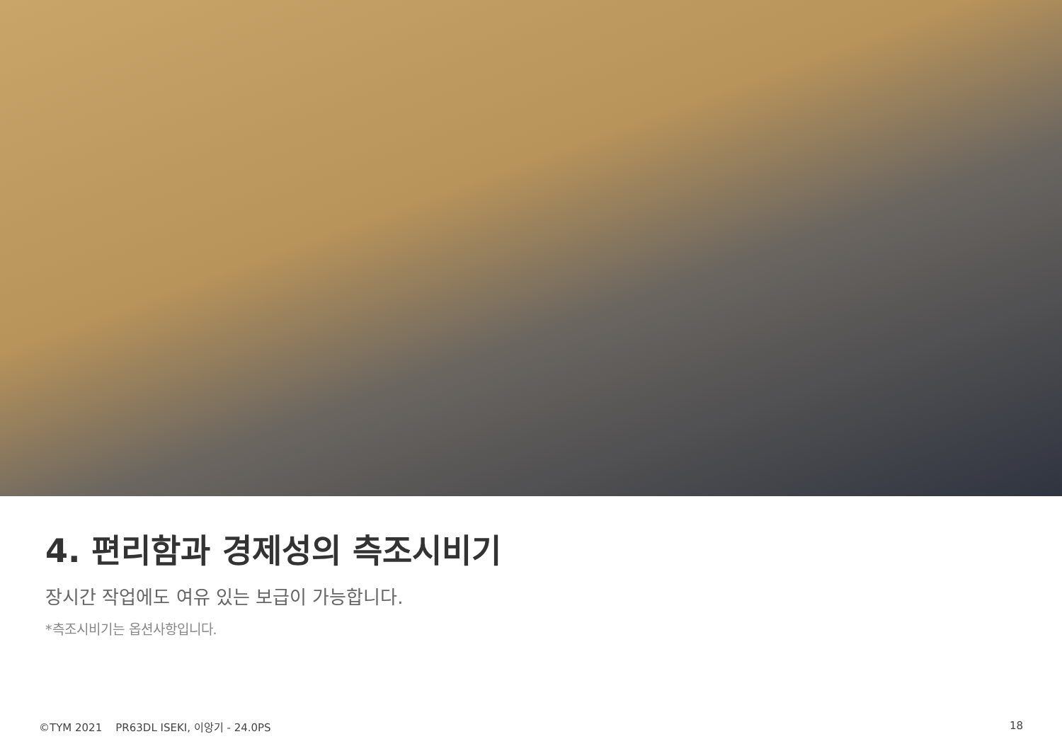4. 편리함과 경제성의 측조시비기
장시간 작업에도 여유 있는 보급이 가능합니다.
*측조시비기는 옵션사항입니다.
©TYM 2021 PR63DL ISEKI, 이앙기 - 24.0PS 18